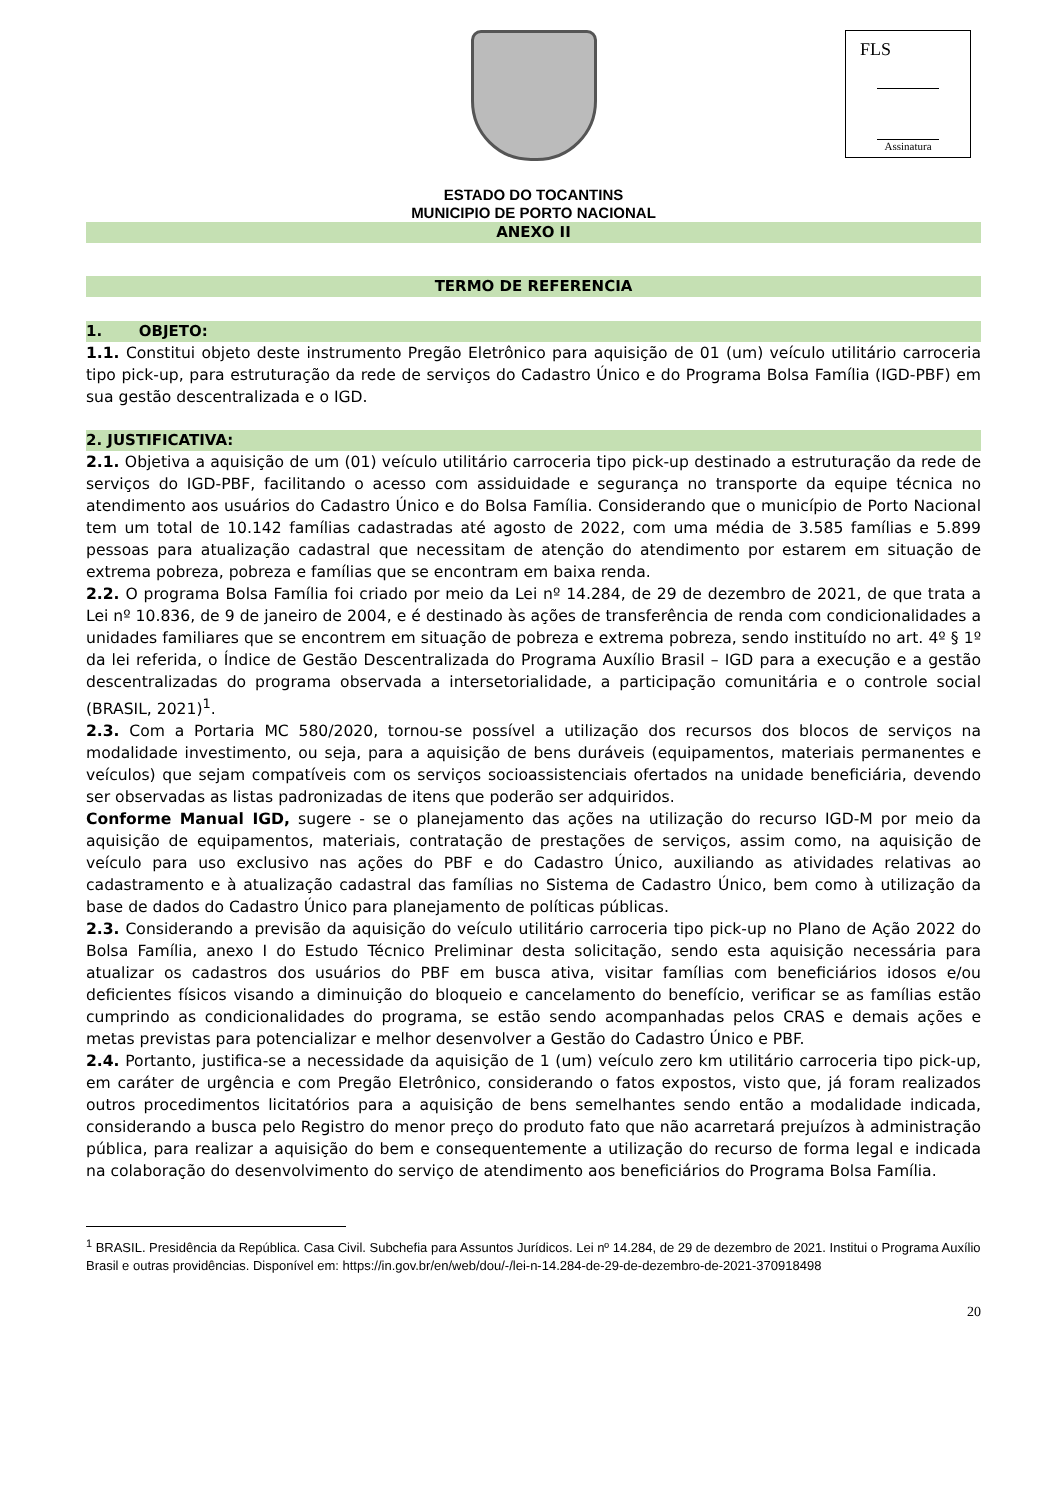FLS
Assinatura
ESTADO DO TOCANTINS
MUNICIPIO DE PORTO NACIONAL
ANEXO II
TERMO DE REFERENCIA
1. OBJETO:
1.1. Constitui objeto deste instrumento Pregão Eletrônico para aquisição de 01 (um) veículo utilitário carroceria tipo pick-up, para estruturação da rede de serviços do Cadastro Único e do Programa Bolsa Família (IGD-PBF) em sua gestão descentralizada e o IGD.
2. JUSTIFICATIVA:
2.1. Objetiva a aquisição de um (01) veículo utilitário carroceria tipo pick-up destinado a estruturação da rede de serviços do IGD-PBF, facilitando o acesso com assiduidade e segurança no transporte da equipe técnica no atendimento aos usuários do Cadastro Único e do Bolsa Família. Considerando que o município de Porto Nacional tem um total de 10.142 famílias cadastradas até agosto de 2022, com uma média de 3.585 famílias e 5.899 pessoas para atualização cadastral que necessitam de atenção do atendimento por estarem em situação de extrema pobreza, pobreza e famílias que se encontram em baixa renda.
2.2. O programa Bolsa Família foi criado por meio da Lei nº 14.284, de 29 de dezembro de 2021, de que trata a Lei nº 10.836, de 9 de janeiro de 2004, e é destinado às ações de transferência de renda com condicionalidades a unidades familiares que se encontrem em situação de pobreza e extrema pobreza, sendo instituído no art. 4º § 1º da lei referida, o Índice de Gestão Descentralizada do Programa Auxílio Brasil – IGD para a execução e a gestão descentralizadas do programa observada a intersetorialidade, a participação comunitária e o controle social (BRASIL, 2021)<sup>1</sup>.
2.3. Com a Portaria MC 580/2020, tornou-se possível a utilização dos recursos dos blocos de serviços na modalidade investimento, ou seja, para a aquisição de bens duráveis (equipamentos, materiais permanentes e veículos) que sejam compatíveis com os serviços socioassistenciais ofertados na unidade beneficiária, devendo ser observadas as listas padronizadas de itens que poderão ser adquiridos.
Conforme Manual IGD, sugere - se o planejamento das ações na utilização do recurso IGD-M por meio da aquisição de equipamentos, materiais, contratação de prestações de serviços, assim como, na aquisição de veículo para uso exclusivo nas ações do PBF e do Cadastro Único, auxiliando as atividades relativas ao cadastramento e à atualização cadastral das famílias no Sistema de Cadastro Único, bem como à utilização da base de dados do Cadastro Único para planejamento de políticas públicas.
2.3. Considerando a previsão da aquisição do veículo utilitário carroceria tipo pick-up no Plano de Ação 2022 do Bolsa Família, anexo I do Estudo Técnico Preliminar desta solicitação, sendo esta aquisição necessária para atualizar os cadastros dos usuários do PBF em busca ativa, visitar famílias com beneficiários idosos e/ou deficientes físicos visando a diminuição do bloqueio e cancelamento do benefício, verificar se as famílias estão cumprindo as condicionalidades do programa, se estão sendo acompanhadas pelos CRAS e demais ações e metas previstas para potencializar e melhor desenvolver a Gestão do Cadastro Único e PBF.
2.4. Portanto, justifica-se a necessidade da aquisição de 1 (um) veículo zero km utilitário carroceria tipo pick-up, em caráter de urgência e com Pregão Eletrônico, considerando o fatos expostos, visto que, já foram realizados outros procedimentos licitatórios para a aquisição de bens semelhantes sendo então a modalidade indicada, considerando a busca pelo Registro do menor preço do produto fato que não acarretará prejuízos à administração pública, para realizar a aquisição do bem e consequentemente a utilização do recurso de forma legal e indicada na colaboração do desenvolvimento do serviço de atendimento aos beneficiários do Programa Bolsa Família.
<sup>1</sup> BRASIL. Presidência da República. Casa Civil. Subchefia para Assuntos Jurídicos. Lei nº 14.284, de 29 de dezembro de 2021. Institui o Programa Auxílio Brasil e outras providências. Disponível em: https://in.gov.br/en/web/dou/-/lei-n-14.284-de-29-de-dezembro-de-2021-370918498
20